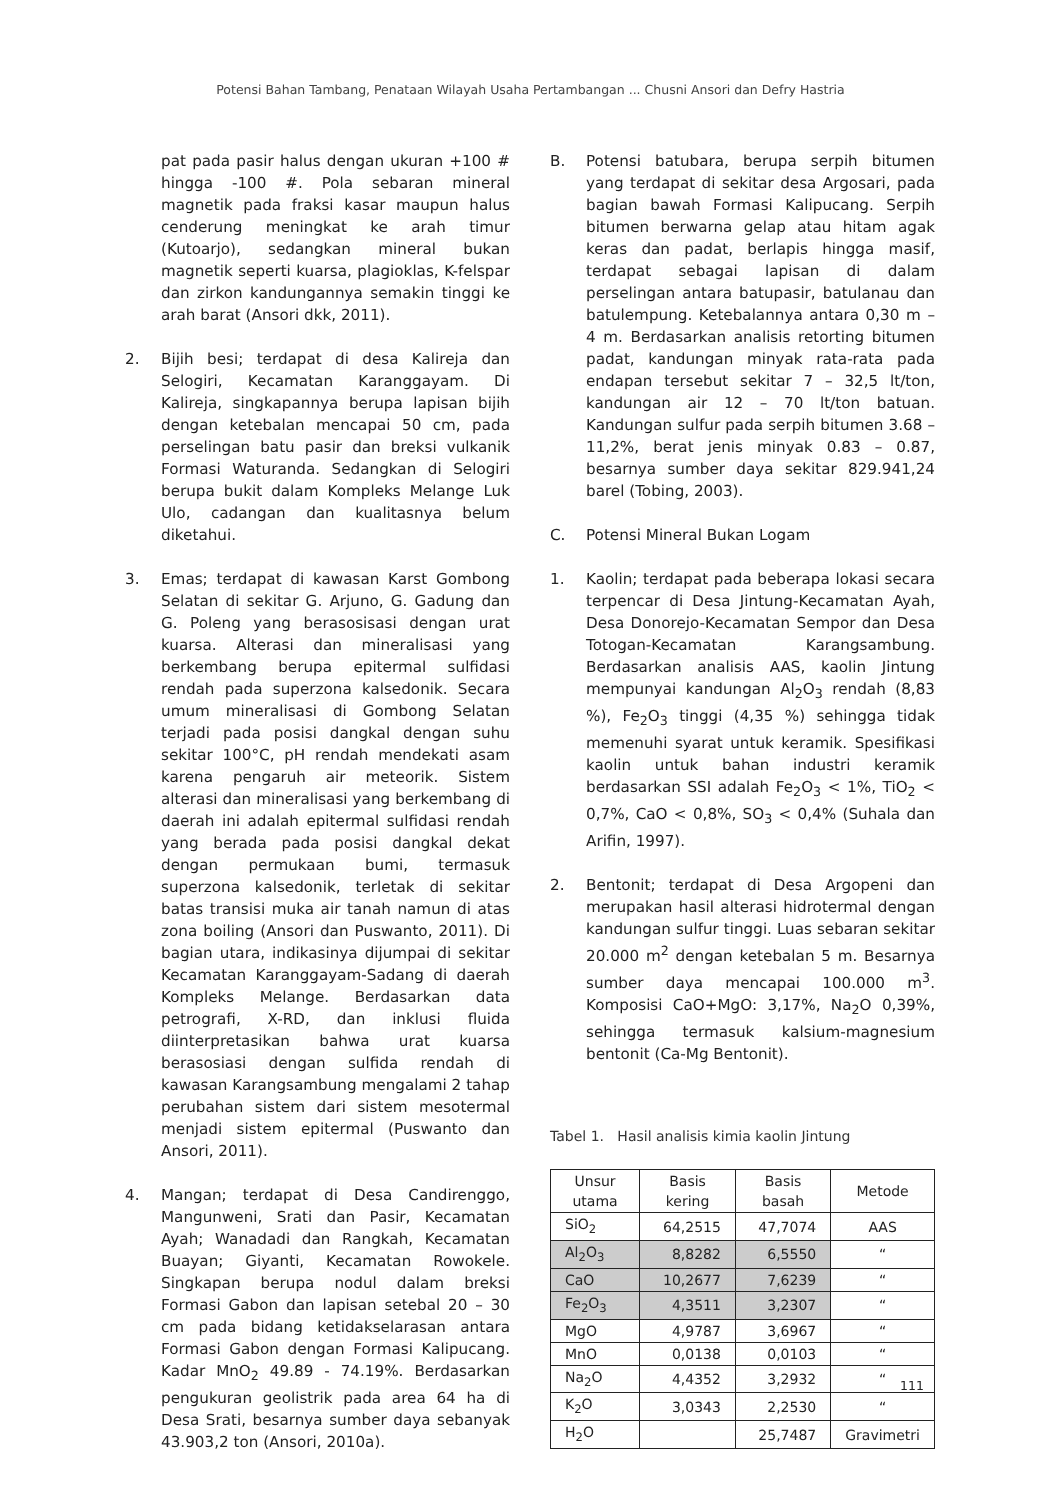Potensi Bahan Tambang, Penataan Wilayah Usaha Pertambangan ... Chusni Ansori dan Defry Hastria
pat pada pasir halus dengan ukuran +100 # hingga -100 #. Pola sebaran mineral magnetik pada fraksi kasar maupun halus cenderung meningkat ke arah timur (Kutoarjo), sedangkan mineral bukan magnetik seperti kuarsa, plagioklas, K-felspar dan zirkon kandungannya semakin tinggi ke arah barat (Ansori dkk, 2011).
2. Bijih besi; terdapat di desa Kalireja dan Selogiri, Kecamatan Karanggayam. Di Kalireja, singkapannya berupa lapisan bijih dengan ketebalan mencapai 50 cm, pada perselingan batu pasir dan breksi vulkanik Formasi Waturanda. Sedangkan di Selogiri berupa bukit dalam Kompleks Melange Luk Ulo, cadangan dan kualitasnya belum diketahui.
3. Emas; terdapat di kawasan Karst Gombong Selatan di sekitar G. Arjuno, G. Gadung dan G. Poleng yang berasosisasi dengan urat kuarsa. Alterasi dan mineralisasi yang berkembang berupa epitermal sulfidasi rendah pada superzona kalsedonik. Secara umum mineralisasi di Gombong Selatan terjadi pada posisi dangkal dengan suhu sekitar 100°C, pH rendah mendekati asam karena pengaruh air meteorik. Sistem alterasi dan mineralisasi yang berkembang di daerah ini adalah epitermal sulfidasi rendah yang berada pada posisi dangkal dekat dengan permukaan bumi, termasuk superzona kalsedonik, terletak di sekitar batas transisi muka air tanah namun di atas zona boiling (Ansori dan Puswanto, 2011). Di bagian utara, indikasinya dijumpai di sekitar Kecamatan Karanggayam-Sadang di daerah Kompleks Melange. Berdasarkan data petrografi, X-RD, dan inklusi fluida diinterpretasikan bahwa urat kuarsa berasosiasi dengan sulfida rendah di kawasan Karangsambung mengalami 2 tahap perubahan sistem dari sistem mesotermal menjadi sistem epitermal (Puswanto dan Ansori, 2011).
4. Mangan; terdapat di Desa Candirenggo, Mangunweni, Srati dan Pasir, Kecamatan Ayah; Wanadadi dan Rangkah, Kecamatan Buayan; Giyanti, Kecamatan Rowokele. Singkapan berupa nodul dalam breksi Formasi Gabon dan lapisan setebal 20 – 30 cm pada bidang ketidakselarasan antara Formasi Gabon dengan Formasi Kalipucang. Kadar MnO<sub>2</sub> 49.89 - 74.19%. Berdasarkan pengukuran geolistrik pada area 64 ha di Desa Srati, besarnya sumber daya sebanyak 43.903,2 ton (Ansori, 2010a).
B. Potensi batubara, berupa serpih bitumen yang terdapat di sekitar desa Argosari, pada bagian bawah Formasi Kalipucang. Serpih bitumen berwarna gelap atau hitam agak keras dan padat, berlapis hingga masif, terdapat sebagai lapisan di dalam perselingan antara batupasir, batulanau dan batulempung. Ketebalannya antara 0,30 m – 4 m. Berdasarkan analisis retorting bitumen padat, kandungan minyak rata-rata pada endapan tersebut sekitar 7 – 32,5 lt/ton, kandungan air 12 – 70 lt/ton batuan. Kandungan sulfur pada serpih bitumen 3.68 – 11,2%, berat jenis minyak 0.83 – 0.87, besarnya sumber daya sekitar 829.941,24 barel (Tobing, 2003).
C. Potensi Mineral Bukan Logam
1. Kaolin; terdapat pada beberapa lokasi secara terpencar di Desa Jintung-Kecamatan Ayah, Desa Donorejo-Kecamatan Sempor dan Desa Totogan-Kecamatan Karangsambung. Berdasarkan analisis AAS, kaolin Jintung mempunyai kandungan Al<sub>2</sub>O<sub>3</sub> rendah (8,83 %), Fe<sub>2</sub>O<sub>3</sub> tinggi (4,35 %) sehingga tidak memenuhi syarat untuk keramik. Spesifikasi kaolin untuk bahan industri keramik berdasarkan SSI adalah Fe<sub>2</sub>O<sub>3</sub> < 1%, TiO<sub>2</sub> < 0,7%, CaO < 0,8%, SO<sub>3</sub> < 0,4% (Suhala dan Arifin, 1997).
2. Bentonit; terdapat di Desa Argopeni dan merupakan hasil alterasi hidrotermal dengan kandungan sulfur tinggi. Luas sebaran sekitar 20.000 m<sup>2</sup> dengan ketebalan 5 m. Besarnya sumber daya mencapai 100.000 m<sup>3</sup>. Komposisi CaO+MgO: 3,17%, Na<sub>2</sub>O 0,39%, sehingga termasuk kalsium-magnesium bentonit (Ca-Mg Bentonit).
Tabel 1. Hasil analisis kimia kaolin Jintung
| Unsur utama | Basis kering | Basis basah | Metode |
| --- | --- | --- | --- |
| SiO<sub>2</sub> | 64,2515 | 47,7074 | AAS |
| Al<sub>2</sub>O<sub>3</sub> | 8,8282 | 6,5550 | “ |
| CaO | 10,2677 | 7,6239 | “ |
| Fe<sub>2</sub>O<sub>3</sub> | 4,3511 | 3,2307 | “ |
| MgO | 4,9787 | 3,6967 | “ |
| MnO | 0,0138 | 0,0103 | “ |
| Na<sub>2</sub>O | 4,4352 | 3,2932 | “ |
| K<sub>2</sub>O | 3,0343 | 2,2530 | “ |
| H<sub>2</sub>O | | 25,7487 | Gravimetri |
111